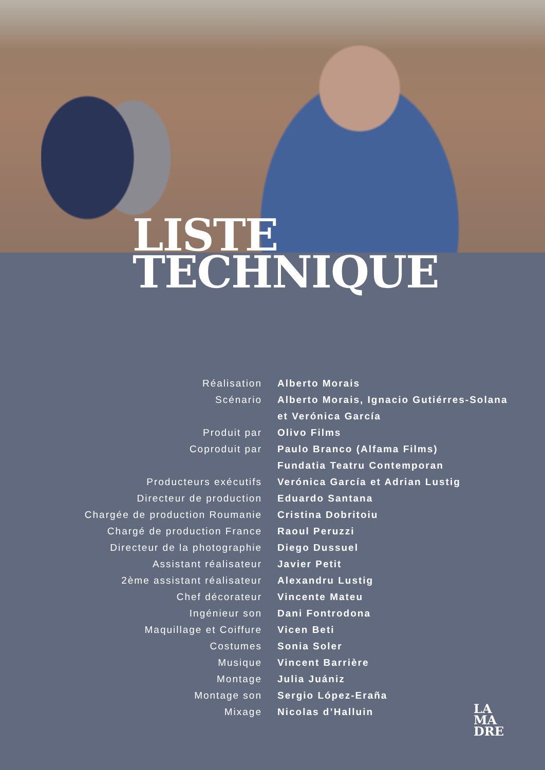LISTE
TECHNIQUE
| Réalisation | Alberto Morais |
| Scénario | Alberto Morais, Ignacio Gutiérres-Solana |
| | et Verónica García |
| Produit par | Olivo Films |
| Coproduit par | Paulo Branco (Alfama Films) |
| | Fundatia Teatru Contemporan |
| Producteurs exécutifs | Verónica García et Adrian Lustig |
| Directeur de production | Eduardo Santana |
| Chargée de production Roumanie | Cristina Dobritoiu |
| Chargé de production France | Raoul Peruzzi |
| Directeur de la photographie | Diego Dussuel |
| Assistant réalisateur | Javier Petit |
| 2ème assistant réalisateur | Alexandru Lustig |
| Chef décorateur | Vincente Mateu |
| Ingénieur son | Dani Fontrodona |
| Maquillage et Coiffure | Vicen Beti |
| Costumes | Sonia Soler |
| Musique | Vincent Barrière |
| Montage | Julia Juániz |
| Montage son | Sergio López-Eraña |
| Mixage | Nicolas d’Halluin |
LA
MA
DRE